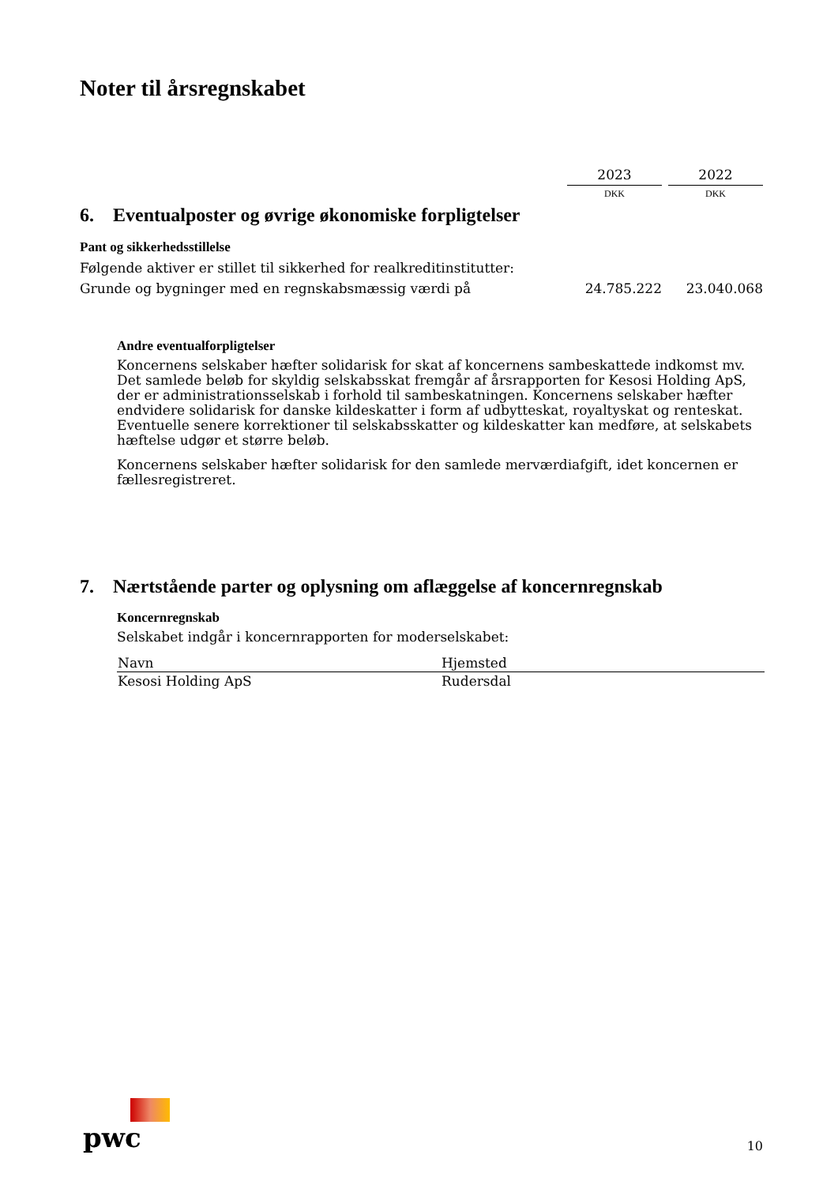Noter til årsregnskabet
| | 2023 | | 2022 |
| | DKK | | DKK |
| 6. Eventualposter og øvrige økonomiske forpligtelser | | | |
| Pant og sikkerhedsstillelse | | | |
| Følgende aktiver er stillet til sikkerhed for realkreditinstitutter: | | | |
| Grunde og bygninger med en regnskabsmæssig værdi på | 24.785.222 | | 23.040.068 |
Andre eventualforpligtelser
Koncernens selskaber hæfter solidarisk for skat af koncernens sambeskattede indkomst mv. Det samlede beløb for skyldig selskabsskat fremgår af årsrapporten for Kesosi Holding ApS, der er administrationsselskab i forhold til sambeskatningen. Koncernens selskaber hæfter endvidere solidarisk for danske kildeskatter i form af udbytteskat, royaltyskat og renteskat. Eventuelle senere korrektioner til selskabsskatter og kildeskatter kan medføre, at selskabets hæftelse udgør et større beløb.
Koncernens selskaber hæfter solidarisk for den samlede merværdiafgift, idet koncernen er fællesregistreret.
7. Nærtstående parter og oplysning om aflæggelse af koncernregnskab
Koncernregnskab
Selskabet indgår i koncernrapporten for moderselskabet:
| Navn | Hjemsted |
| --- | --- |
| Kesosi Holding ApS | Rudersdal |
pwc
10